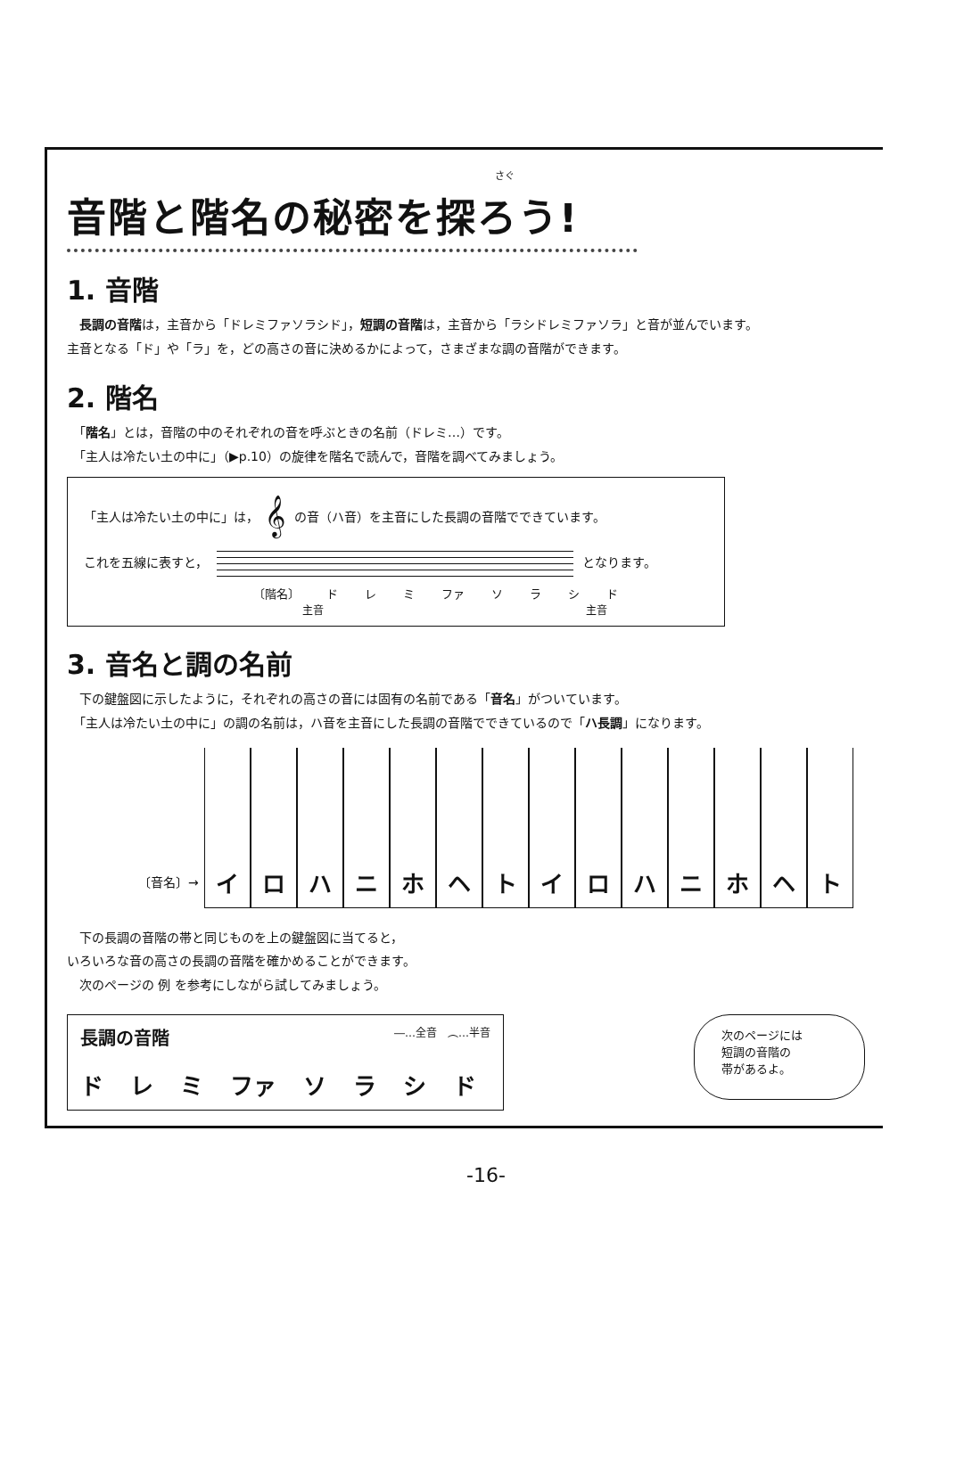さぐ
音階と階名の秘密を探ろう!
1. 音階
　長調の音階は，主音から「ドレミファソラシド」，短調の音階は，主音から「ラシドレミファソラ」と音が並んでいます。
主音となる「ド」や「ラ」を，どの高さの音に決めるかによって，さまざまな調の音階ができます。
2. 階名
　「階名」とは，音階の中のそれぞれの音を呼ぶときの名前（ドレミ…）です。
　「主人は冷たい土の中に」（▶p.10）の旋律を階名で読んで，音階を調べてみましょう。
「主人は冷たい土の中に」は， 𝄞 の音（ハ音）を主音にした長調の音階でできています。
これを五線に表すと，
となります。
〔階名〕 ド レ ミ ファ ソラシド
主音 主音
3. 音名と調の名前
　下の鍵盤図に示したように，それぞれの高さの音には固有の名前である「音名」がついています。
　「主人は冷たい土の中に」の調の名前は，ハ音を主音にした長調の音階でできているので「ハ長調」になります。
〔音名〕→
イ
ロ
ハ
ニ
ホ
ヘ
ト
イ
ロ
ハ
ニ
ホ
ヘ
ト
　下の長調の音階の帯と同じものを上の鍵盤図に当てると，
いろいろな音の高さの長調の音階を確かめることができます。
　次のページの 例 を参考にしながら試してみましょう。
長調の音階 ―…全音　︵…半音
ド レ ミ ファ ソラシド
次のページには
短調の音階の
帯があるよ。
-16-